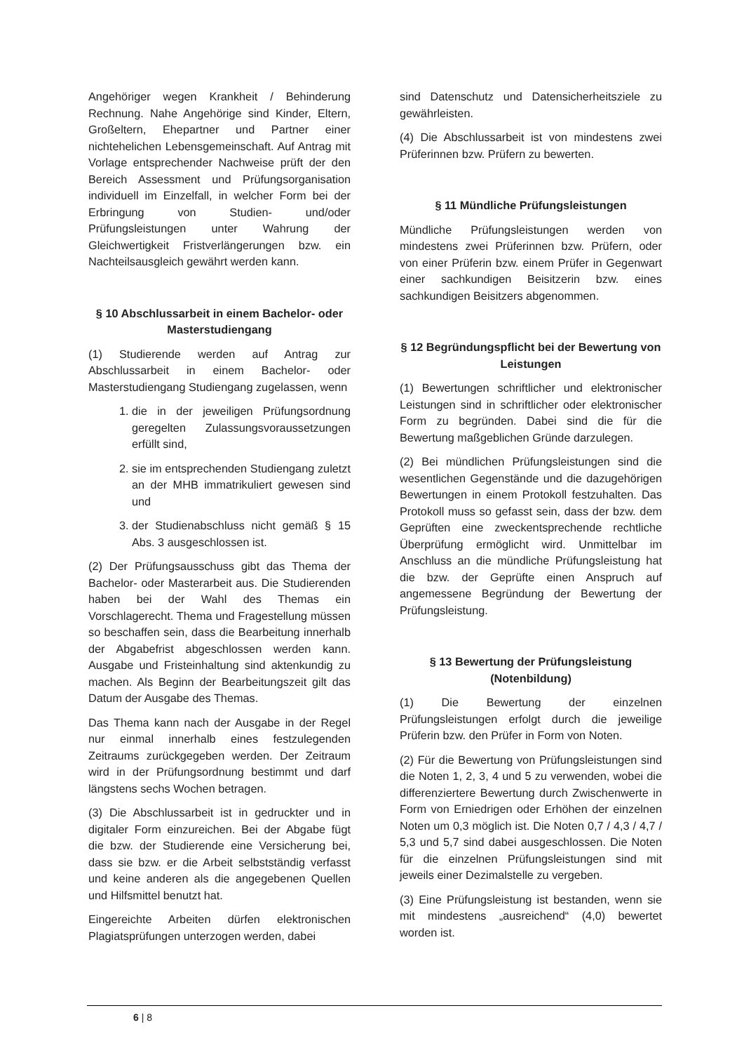Angehöriger wegen Krankheit / Behinderung Rechnung. Nahe Angehörige sind Kinder, Eltern, Großeltern, Ehepartner und Partner einer nichtehelichen Lebensgemeinschaft. Auf Antrag mit Vorlage entsprechender Nachweise prüft der den Bereich Assessment und Prüfungsorganisation individuell im Einzelfall, in welcher Form bei der Erbringung von Studien- und/oder Prüfungsleistungen unter Wahrung der Gleichwertigkeit Fristverlängerungen bzw. ein Nachteilsausgleich gewährt werden kann.
§ 10 Abschlussarbeit in einem Bachelor- oder Masterstudiengang
(1) Studierende werden auf Antrag zur Abschlussarbeit in einem Bachelor- oder Masterstudiengang Studiengang zugelassen, wenn
1. die in der jeweiligen Prüfungsordnung geregelten Zulassungsvoraussetzungen erfüllt sind,
2. sie im entsprechenden Studiengang zuletzt an der MHB immatrikuliert gewesen sind und
3. der Studienabschluss nicht gemäß § 15 Abs. 3 ausgeschlossen ist.
(2) Der Prüfungsausschuss gibt das Thema der Bachelor- oder Masterarbeit aus. Die Studierenden haben bei der Wahl des Themas ein Vorschlagerecht. Thema und Fragestellung müssen so beschaffen sein, dass die Bearbeitung innerhalb der Abgabefrist abgeschlossen werden kann. Ausgabe und Fristeinhaltung sind aktenkundig zu machen. Als Beginn der Bearbeitungszeit gilt das Datum der Ausgabe des Themas.
Das Thema kann nach der Ausgabe in der Regel nur einmal innerhalb eines festzulegenden Zeitraums zurückgegeben werden. Der Zeitraum wird in der Prüfungsordnung bestimmt und darf längstens sechs Wochen betragen.
(3) Die Abschlussarbeit ist in gedruckter und in digitaler Form einzureichen. Bei der Abgabe fügt die bzw. der Studierende eine Versicherung bei, dass sie bzw. er die Arbeit selbstständig verfasst und keine anderen als die angegebenen Quellen und Hilfsmittel benutzt hat.
Eingereichte Arbeiten dürfen elektronischen Plagiatsprüfungen unterzogen werden, dabei
sind Datenschutz und Datensicherheitsziele zu gewährleisten.
(4) Die Abschlussarbeit ist von mindestens zwei Prüferinnen bzw. Prüfern zu bewerten.
§ 11 Mündliche Prüfungsleistungen
Mündliche Prüfungsleistungen werden von mindestens zwei Prüferinnen bzw. Prüfern, oder von einer Prüferin bzw. einem Prüfer in Gegenwart einer sachkundigen Beisitzerin bzw. eines sachkundigen Beisitzers abgenommen.
§ 12 Begründungspflicht bei der Bewertung von Leistungen
(1) Bewertungen schriftlicher und elektronischer Leistungen sind in schriftlicher oder elektronischer Form zu begründen. Dabei sind die für die Bewertung maßgeblichen Gründe darzulegen.
(2) Bei mündlichen Prüfungsleistungen sind die wesentlichen Gegenstände und die dazugehörigen Bewertungen in einem Protokoll festzuhalten. Das Protokoll muss so gefasst sein, dass der bzw. dem Geprüften eine zweckentsprechende rechtliche Überprüfung ermöglicht wird. Unmittelbar im Anschluss an die mündliche Prüfungsleistung hat die bzw. der Geprüfte einen Anspruch auf angemessene Begründung der Bewertung der Prüfungsleistung.
§ 13 Bewertung der Prüfungsleistung (Notenbildung)
(1) Die Bewertung der einzelnen Prüfungsleistungen erfolgt durch die jeweilige Prüferin bzw. den Prüfer in Form von Noten.
(2) Für die Bewertung von Prüfungsleistungen sind die Noten 1, 2, 3, 4 und 5 zu verwenden, wobei die differenziertere Bewertung durch Zwischenwerte in Form von Erniedrigen oder Erhöhen der einzelnen Noten um 0,3 möglich ist. Die Noten 0,7 / 4,3 / 4,7 / 5,3 und 5,7 sind dabei ausgeschlossen. Die Noten für die einzelnen Prüfungsleistungen sind mit jeweils einer Dezimalstelle zu vergeben.
(3) Eine Prüfungsleistung ist bestanden, wenn sie mit mindestens „ausreichend“ (4,0) bewertet worden ist.
6 | 8